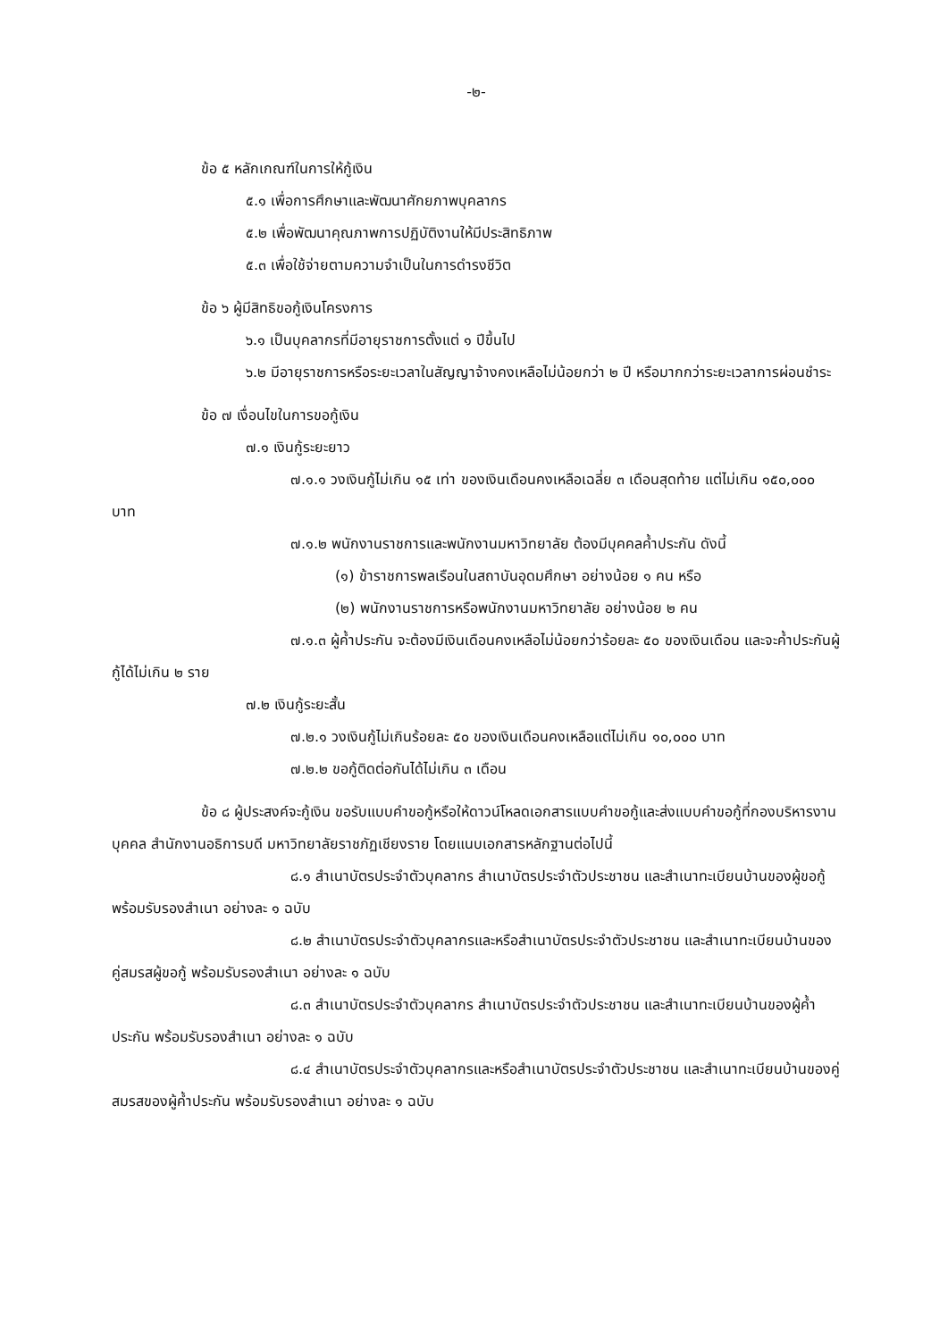-๒-
ข้อ ๕ หลักเกณฑ์ในการให้กู้เงิน
๕.๑ เพื่อการศึกษาและพัฒนาศักยภาพบุคลากร
๕.๒ เพื่อพัฒนาคุณภาพการปฏิบัติงานให้มีประสิทธิภาพ
๕.๓ เพื่อใช้จ่ายตามความจำเป็นในการดำรงชีวิต
ข้อ ๖ ผู้มีสิทธิขอกู้เงินโครงการ
๖.๑ เป็นบุคลากรที่มีอายุราชการตั้งแต่ ๑ ปีขึ้นไป
๖.๒ มีอายุราชการหรือระยะเวลาในสัญญาจ้างคงเหลือไม่น้อยกว่า ๒ ปี หรือมากกว่าระยะเวลาการผ่อนชำระ
ข้อ ๗ เงื่อนไขในการขอกู้เงิน
๗.๑ เงินกู้ระยะยาว
๗.๑.๑ วงเงินกู้ไม่เกิน ๑๕ เท่า ของเงินเดือนคงเหลือเฉลี่ย ๓ เดือนสุดท้าย แต่ไม่เกิน ๑๕๐,๐๐๐ บาท
๗.๑.๒ พนักงานราชการและพนักงานมหาวิทยาลัย ต้องมีบุคคลค้ำประกัน ดังนี้
(๑) ข้าราชการพลเรือนในสถาบันอุดมศึกษา อย่างน้อย ๑ คน หรือ
(๒) พนักงานราชการหรือพนักงานมหาวิทยาลัย อย่างน้อย ๒ คน
๗.๑.๓ ผู้ค้ำประกัน จะต้องมีเงินเดือนคงเหลือไม่น้อยกว่าร้อยละ ๕๐ ของเงินเดือน และจะค้ำประกันผู้กู้ได้ไม่เกิน ๒ ราย
๗.๒ เงินกู้ระยะสั้น
๗.๒.๑ วงเงินกู้ไม่เกินร้อยละ ๕๐ ของเงินเดือนคงเหลือแต่ไม่เกิน ๑๐,๐๐๐ บาท
๗.๒.๒ ขอกู้ติดต่อกันได้ไม่เกิน ๓ เดือน
ข้อ ๘ ผู้ประสงค์จะกู้เงิน ขอรับแบบคำขอกู้หรือให้ดาวน์โหลดเอกสารแบบคำขอกู้และส่งแบบคำขอกู้ที่กองบริหารงานบุคคล สำนักงานอธิการบดี มหาวิทยาลัยราชภัฏเชียงราย โดยแนบเอกสารหลักฐานต่อไปนี้
๘.๑ สำเนาบัตรประจำตัวบุคลากร สำเนาบัตรประจำตัวประชาชน และสำเนาทะเบียนบ้านของผู้ขอกู้ พร้อมรับรองสำเนา อย่างละ ๑ ฉบับ
๘.๒ สำเนาบัตรประจำตัวบุคลากรและหรือสำเนาบัตรประจำตัวประชาชน และสำเนาทะเบียนบ้านของคู่สมรสผู้ขอกู้ พร้อมรับรองสำเนา อย่างละ ๑ ฉบับ
๘.๓ สำเนาบัตรประจำตัวบุคลากร สำเนาบัตรประจำตัวประชาชน และสำเนาทะเบียนบ้านของผู้ค้ำประกัน พร้อมรับรองสำเนา อย่างละ ๑ ฉบับ
๘.๔ สำเนาบัตรประจำตัวบุคลากรและหรือสำเนาบัตรประจำตัวประชาชน และสำเนาทะเบียนบ้านของคู่สมรสของผู้ค้ำประกัน พร้อมรับรองสำเนา อย่างละ ๑ ฉบับ